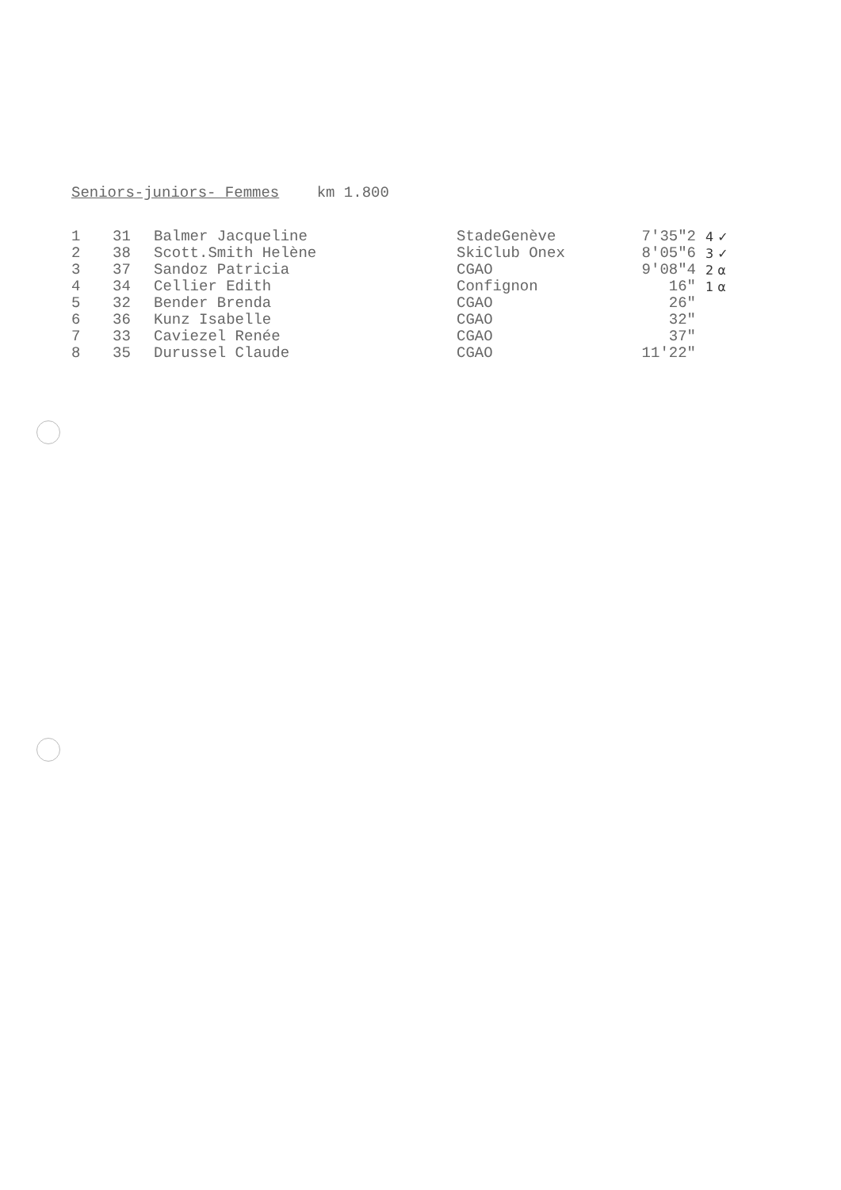Seniors-juniors- Femmes km 1.800
| 1 | 31 | Balmer Jacqueline | StadeGenève | 7'35"2 | 4 ✓ |
| 2 | 38 | Scott.Smith Helène | SkiClub Onex | 8'05"6 | 3 ✓ |
| 3 | 37 | Sandoz Patricia | CGAO | 9'08"4 | 2 α |
| 4 | 34 | Cellier Edith | Confignon | 16" | 1 α |
| 5 | 32 | Bender Brenda | CGAO | 26" | |
| 6 | 36 | Kunz Isabelle | CGAO | 32" | |
| 7 | 33 | Caviezel Renée | CGAO | 37" | |
| 8 | 35 | Durussel Claude | CGAO | 11'22" | |